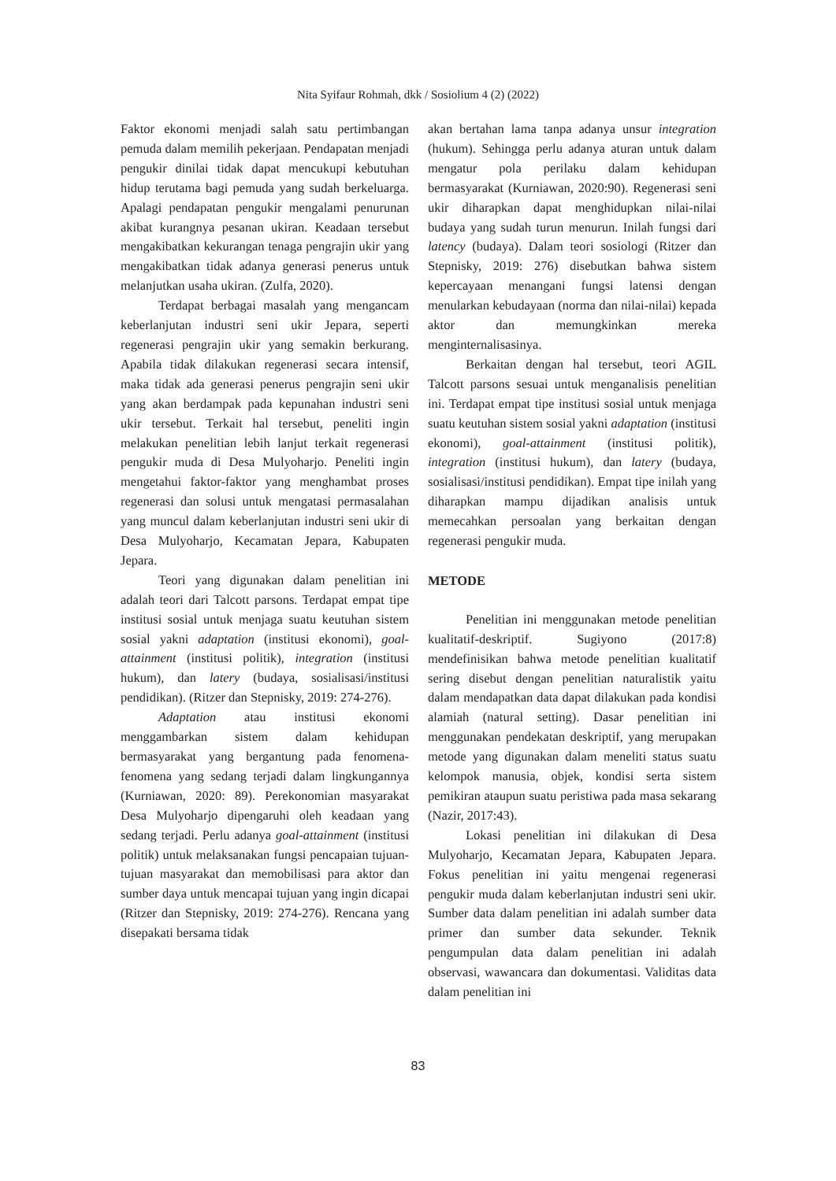Nita Syifaur Rohmah, dkk / Sosiolium 4 (2) (2022)
Faktor ekonomi menjadi salah satu pertimbangan pemuda dalam memilih pekerjaan. Pendapatan menjadi pengukir dinilai tidak dapat mencukupi kebutuhan hidup terutama bagi pemuda yang sudah berkeluarga. Apalagi pendapatan pengukir mengalami penurunan akibat kurangnya pesanan ukiran. Keadaan tersebut mengakibatkan kekurangan tenaga pengrajin ukir yang mengakibatkan tidak adanya generasi penerus untuk melanjutkan usaha ukiran. (Zulfa, 2020).
Terdapat berbagai masalah yang mengancam keberlanjutan industri seni ukir Jepara, seperti regenerasi pengrajin ukir yang semakin berkurang. Apabila tidak dilakukan regenerasi secara intensif, maka tidak ada generasi penerus pengrajin seni ukir yang akan berdampak pada kepunahan industri seni ukir tersebut. Terkait hal tersebut, peneliti ingin melakukan penelitian lebih lanjut terkait regenerasi pengukir muda di Desa Mulyoharjo. Peneliti ingin mengetahui faktor-faktor yang menghambat proses regenerasi dan solusi untuk mengatasi permasalahan yang muncul dalam keberlanjutan industri seni ukir di Desa Mulyoharjo, Kecamatan Jepara, Kabupaten Jepara.
Teori yang digunakan dalam penelitian ini adalah teori dari Talcott parsons. Terdapat empat tipe institusi sosial untuk menjaga suatu keutuhan sistem sosial yakni adaptation (institusi ekonomi), goal-attainment (institusi politik), integration (institusi hukum), dan latery (budaya, sosialisasi/institusi pendidikan). (Ritzer dan Stepnisky, 2019: 274-276).
Adaptation atau institusi ekonomi menggambarkan sistem dalam kehidupan bermasyarakat yang bergantung pada fenomena-fenomena yang sedang terjadi dalam lingkungannya (Kurniawan, 2020: 89). Perekonomian masyarakat Desa Mulyoharjo dipengaruhi oleh keadaan yang sedang terjadi. Perlu adanya goal-attainment (institusi politik) untuk melaksanakan fungsi pencapaian tujuan-tujuan masyarakat dan memobilisasi para aktor dan sumber daya untuk mencapai tujuan yang ingin dicapai (Ritzer dan Stepnisky, 2019: 274-276). Rencana yang disepakati bersama tidak
akan bertahan lama tanpa adanya unsur integration (hukum). Sehingga perlu adanya aturan untuk dalam mengatur pola perilaku dalam kehidupan bermasyarakat (Kurniawan, 2020:90). Regenerasi seni ukir diharapkan dapat menghidupkan nilai-nilai budaya yang sudah turun menurun. Inilah fungsi dari latency (budaya). Dalam teori sosiologi (Ritzer dan Stepnisky, 2019: 276) disebutkan bahwa sistem kepercayaan menangani fungsi latensi dengan menularkan kebudayaan (norma dan nilai-nilai) kepada aktor dan memungkinkan mereka menginternalisasinya.
Berkaitan dengan hal tersebut, teori AGIL Talcott parsons sesuai untuk menganalisis penelitian ini. Terdapat empat tipe institusi sosial untuk menjaga suatu keutuhan sistem sosial yakni adaptation (institusi ekonomi), goal-attainment (institusi politik), integration (institusi hukum), dan latery (budaya, sosialisasi/institusi pendidikan). Empat tipe inilah yang diharapkan mampu dijadikan analisis untuk memecahkan persoalan yang berkaitan dengan regenerasi pengukir muda.
METODE
Penelitian ini menggunakan metode penelitian kualitatif-deskriptif. Sugiyono (2017:8) mendefinisikan bahwa metode penelitian kualitatif sering disebut dengan penelitian naturalistik yaitu dalam mendapatkan data dapat dilakukan pada kondisi alamiah (natural setting). Dasar penelitian ini menggunakan pendekatan deskriptif, yang merupakan metode yang digunakan dalam meneliti status suatu kelompok manusia, objek, kondisi serta sistem pemikiran ataupun suatu peristiwa pada masa sekarang (Nazir, 2017:43).
Lokasi penelitian ini dilakukan di Desa Mulyoharjo, Kecamatan Jepara, Kabupaten Jepara. Fokus penelitian ini yaitu mengenai regenerasi pengukir muda dalam keberlanjutan industri seni ukir. Sumber data dalam penelitian ini adalah sumber data primer dan sumber data sekunder. Teknik pengumpulan data dalam penelitian ini adalah observasi, wawancara dan dokumentasi. Validitas data dalam penelitian ini
83